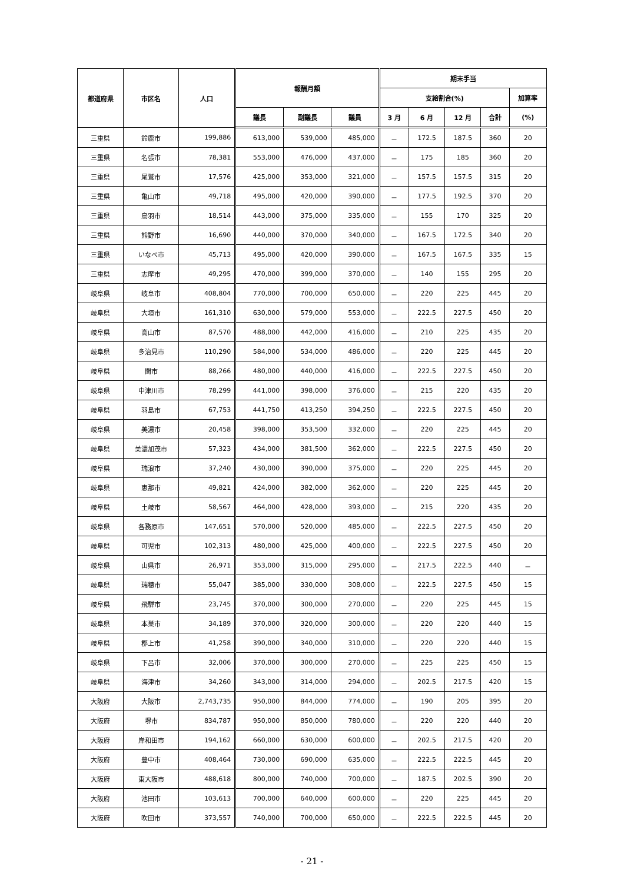| 都道府県 | 市区名 | 人口 | 報酬月額 | | | 期末手当 | | | | |
| --- | --- | --- | --- | --- | --- | --- | --- | --- | --- | --- |
| | | | | | | 支給割合(%) | | | | 加算率 |
| | | | 議長 | 副議長 | 議員 | 3 月 | 6 月 | 12 月 | 合計 | (%) |
| 三重県 | 鈴鹿市 | 199,886 | 613,000 | 539,000 | 485,000 | － | 172.5 | 187.5 | 360 | 20 |
| 三重県 | 名張市 | 78,381 | 553,000 | 476,000 | 437,000 | － | 175 | 185 | 360 | 20 |
| 三重県 | 尾鷲市 | 17,576 | 425,000 | 353,000 | 321,000 | － | 157.5 | 157.5 | 315 | 20 |
| 三重県 | 亀山市 | 49,718 | 495,000 | 420,000 | 390,000 | － | 177.5 | 192.5 | 370 | 20 |
| 三重県 | 鳥羽市 | 18,514 | 443,000 | 375,000 | 335,000 | － | 155 | 170 | 325 | 20 |
| 三重県 | 熊野市 | 16,690 | 440,000 | 370,000 | 340,000 | － | 167.5 | 172.5 | 340 | 20 |
| 三重県 | いなべ市 | 45,713 | 495,000 | 420,000 | 390,000 | － | 167.5 | 167.5 | 335 | 15 |
| 三重県 | 志摩市 | 49,295 | 470,000 | 399,000 | 370,000 | － | 140 | 155 | 295 | 20 |
| 岐阜県 | 岐阜市 | 408,804 | 770,000 | 700,000 | 650,000 | － | 220 | 225 | 445 | 20 |
| 岐阜県 | 大垣市 | 161,310 | 630,000 | 579,000 | 553,000 | － | 222.5 | 227.5 | 450 | 20 |
| 岐阜県 | 高山市 | 87,570 | 488,000 | 442,000 | 416,000 | － | 210 | 225 | 435 | 20 |
| 岐阜県 | 多治見市 | 110,290 | 584,000 | 534,000 | 486,000 | － | 220 | 225 | 445 | 20 |
| 岐阜県 | 関市 | 88,266 | 480,000 | 440,000 | 416,000 | － | 222.5 | 227.5 | 450 | 20 |
| 岐阜県 | 中津川市 | 78,299 | 441,000 | 398,000 | 376,000 | － | 215 | 220 | 435 | 20 |
| 岐阜県 | 羽島市 | 67,753 | 441,750 | 413,250 | 394,250 | － | 222.5 | 227.5 | 450 | 20 |
| 岐阜県 | 美濃市 | 20,458 | 398,000 | 353,500 | 332,000 | － | 220 | 225 | 445 | 20 |
| 岐阜県 | 美濃加茂市 | 57,323 | 434,000 | 381,500 | 362,000 | － | 222.5 | 227.5 | 450 | 20 |
| 岐阜県 | 瑞浪市 | 37,240 | 430,000 | 390,000 | 375,000 | － | 220 | 225 | 445 | 20 |
| 岐阜県 | 恵那市 | 49,821 | 424,000 | 382,000 | 362,000 | － | 220 | 225 | 445 | 20 |
| 岐阜県 | 土岐市 | 58,567 | 464,000 | 428,000 | 393,000 | － | 215 | 220 | 435 | 20 |
| 岐阜県 | 各務原市 | 147,651 | 570,000 | 520,000 | 485,000 | － | 222.5 | 227.5 | 450 | 20 |
| 岐阜県 | 可児市 | 102,313 | 480,000 | 425,000 | 400,000 | － | 222.5 | 227.5 | 450 | 20 |
| 岐阜県 | 山県市 | 26,971 | 353,000 | 315,000 | 295,000 | － | 217.5 | 222.5 | 440 | － |
| 岐阜県 | 瑞穂市 | 55,047 | 385,000 | 330,000 | 308,000 | － | 222.5 | 227.5 | 450 | 15 |
| 岐阜県 | 飛騨市 | 23,745 | 370,000 | 300,000 | 270,000 | － | 220 | 225 | 445 | 15 |
| 岐阜県 | 本巣市 | 34,189 | 370,000 | 320,000 | 300,000 | － | 220 | 220 | 440 | 15 |
| 岐阜県 | 郡上市 | 41,258 | 390,000 | 340,000 | 310,000 | － | 220 | 220 | 440 | 15 |
| 岐阜県 | 下呂市 | 32,006 | 370,000 | 300,000 | 270,000 | － | 225 | 225 | 450 | 15 |
| 岐阜県 | 海津市 | 34,260 | 343,000 | 314,000 | 294,000 | － | 202.5 | 217.5 | 420 | 15 |
| 大阪府 | 大阪市 | 2,743,735 | 950,000 | 844,000 | 774,000 | － | 190 | 205 | 395 | 20 |
| 大阪府 | 堺市 | 834,787 | 950,000 | 850,000 | 780,000 | － | 220 | 220 | 440 | 20 |
| 大阪府 | 岸和田市 | 194,162 | 660,000 | 630,000 | 600,000 | － | 202.5 | 217.5 | 420 | 20 |
| 大阪府 | 豊中市 | 408,464 | 730,000 | 690,000 | 635,000 | － | 222.5 | 222.5 | 445 | 20 |
| 大阪府 | 東大阪市 | 488,618 | 800,000 | 740,000 | 700,000 | － | 187.5 | 202.5 | 390 | 20 |
| 大阪府 | 池田市 | 103,613 | 700,000 | 640,000 | 600,000 | － | 220 | 225 | 445 | 20 |
| 大阪府 | 吹田市 | 373,557 | 740,000 | 700,000 | 650,000 | － | 222.5 | 222.5 | 445 | 20 |
- 21 -